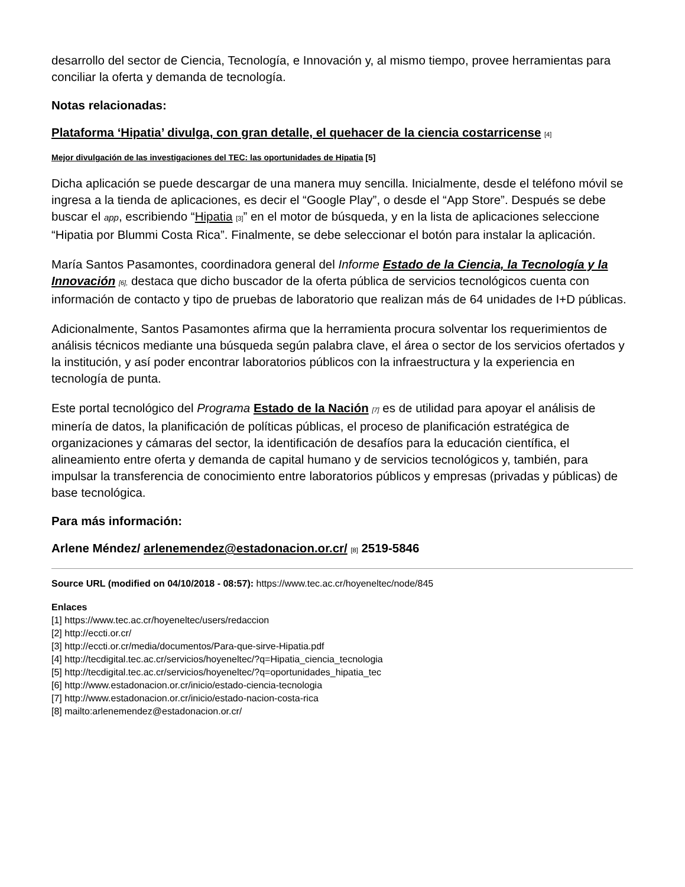desarrollo del sector de Ciencia, Tecnología, e Innovación y, al mismo tiempo, provee herramientas para conciliar la oferta y demanda de tecnología.
Notas relacionadas:
Plataforma ‘Hipatia’ divulga, con gran detalle, el quehacer de la ciencia costarricense [4]
Mejor divulgación de las investigaciones del TEC: las oportunidades de Hipatia [5]
Dicha aplicación se puede descargar de una manera muy sencilla. Inicialmente, desde el teléfono móvil se ingresa a la tienda de aplicaciones, es decir el “Google Play”, o desde el “App Store”. Después se debe buscar el app, escribiendo “Hipatia [3]” en el motor de búsqueda, y en la lista de aplicaciones seleccione “Hipatia por Blummi Costa Rica”. Finalmente, se debe seleccionar el botón para instalar la aplicación.
María Santos Pasamontes, coordinadora general del Informe Estado de la Ciencia, la Tecnología y la Innovación [6], destaca que dicho buscador de la oferta pública de servicios tecnológicos cuenta con información de contacto y tipo de pruebas de laboratorio que realizan más de 64 unidades de I+D públicas.
Adicionalmente, Santos Pasamontes afirma que la herramienta procura solventar los requerimientos de análisis técnicos mediante una búsqueda según palabra clave, el área o sector de los servicios ofertados y la institución, y así poder encontrar laboratorios públicos con la infraestructura y la experiencia en tecnología de punta.
Este portal tecnológico del Programa Estado de la Nación [7] es de utilidad para apoyar el análisis de minería de datos, la planificación de políticas públicas, el proceso de planificación estratégica de organizaciones y cámaras del sector, la identificación de desafíos para la educación científica, el alineamiento entre oferta y demanda de capital humano y de servicios tecnológicos y, también, para impulsar la transferencia de conocimiento entre laboratorios públicos y empresas (privadas y públicas) de base tecnológica.
Para más información:
Arlene Méndez/ arlenemendez@estadonacion.or.cr/ [8] 2519-5846
Source URL (modified on 04/10/2018 - 08:57): https://www.tec.ac.cr/hoyeneltec/node/845
Enlaces
[1] https://www.tec.ac.cr/hoyeneltec/users/redaccion
[2] http://eccti.or.cr/
[3] http://eccti.or.cr/media/documentos/Para-que-sirve-Hipatia.pdf
[4] http://tecdigital.tec.ac.cr/servicios/hoyeneltec/?q=Hipatia_ciencia_tecnologia
[5] http://tecdigital.tec.ac.cr/servicios/hoyeneltec/?q=oportunidades_hipatia_tec
[6] http://www.estadonacion.or.cr/inicio/estado-ciencia-tecnologia
[7] http://www.estadonacion.or.cr/inicio/estado-nacion-costa-rica
[8] mailto:arlenemendez@estadonacion.or.cr/